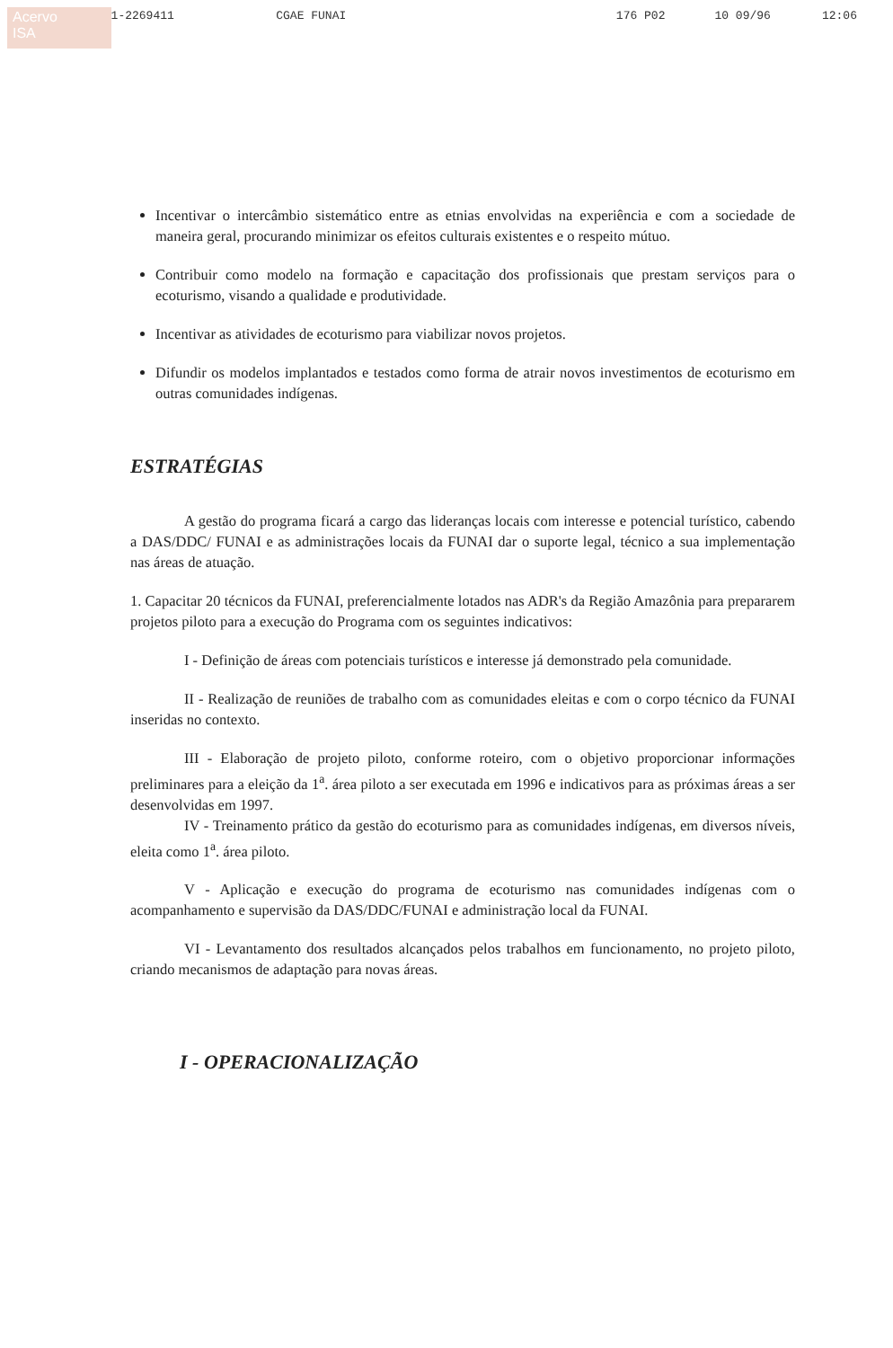Acervo
ISA
061-2269411 CGAE FUNAI 176 P02 10 09/96 12:06
Incentivar o intercâmbio sistemático entre as etnias envolvidas na experiência e com a sociedade de maneira geral, procurando minimizar os efeitos culturais existentes e o respeito mútuo.
Contribuir como modelo na formação e capacitação dos profissionais que prestam serviços para o ecoturismo, visando a qualidade e produtividade.
Incentivar as atividades de ecoturismo para viabilizar novos projetos.
Difundir os modelos implantados e testados como forma de atrair novos investimentos de ecoturismo em outras comunidades indígenas.
ESTRATÉGIAS
A gestão do programa ficará a cargo das lideranças locais com interesse e potencial turístico, cabendo a DAS/DDC/ FUNAI e as administrações locais da FUNAI dar o suporte legal, técnico a sua implementação nas áreas de atuação.
1. Capacitar 20 técnicos da FUNAI, preferencialmente lotados nas ADR's da Região Amazônia para prepararem projetos piloto para a execução do Programa com os seguintes indicativos:
I - Definição de áreas com potenciais turísticos e interesse já demonstrado pela comunidade.
II - Realização de reuniões de trabalho com as comunidades eleitas e com o corpo técnico da FUNAI inseridas no contexto.
III - Elaboração de projeto piloto, conforme roteiro, com o objetivo proporcionar informações preliminares para a eleição da 1<sup>a</sup>. área piloto a ser executada em 1996 e indicativos para as próximas áreas a ser desenvolvidas em 1997.
IV - Treinamento prático da gestão do ecoturismo para as comunidades indígenas, em diversos níveis, eleita como 1<sup>a</sup>. área piloto.
V - Aplicação e execução do programa de ecoturismo nas comunidades indígenas com o acompanhamento e supervisão da DAS/DDC/FUNAI e administração local da FUNAI.
VI - Levantamento dos resultados alcançados pelos trabalhos em funcionamento, no projeto piloto, criando mecanismos de adaptação para novas áreas.
I - OPERACIONALIZAÇÃO